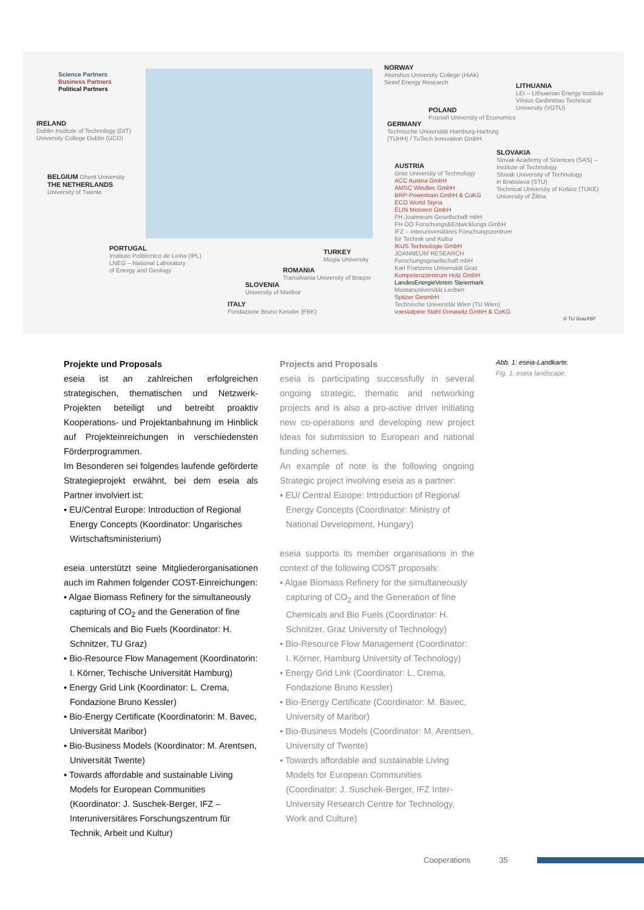Science Partners
Business Partners
Political Partners
NORWAY
Akershus University College (HiAk)
Sintef Energy Research
LITHUANIA
LEI – Lithuanian Energy Institute
Vilnius Gediminas Technical
University (VGTU)
POLAND
Poznań University of Economics
GERMANY
Technische Universität Hamburg-Harburg
(TUHH) / TuTech Innovation GmbH
IRELAND
Dublin Institute of Technology (DIT)
University College Dublin (UCD)
SLOVAKIA
Slovak Academy of Sciences (SAS) –
Institute of Technology
Slovak University of Technology
in Bratislava (STU)
Technical University of Košice (TUKE)
University of Žilina
AUSTRIA
Graz University of Technology
ACC Austria GmbH
AMSC Windtec GmbH
BRP-Powertrain GmbH & CoKG
ECO World Styria
ELIN Motoren GmbH
FH Joanneum Gesellschaft mbH
FH OÖ Forschungs&Entwicklungs GmbH
IFZ – Interuniversitäres Forschungszentrum
für Technik und Kultur
IKUS Technologie GmbH
JOANNEUM RESEARCH
Forschungsgesellschaft mbH
Karl Franzens Universität Graz
Kompetenzzentrum Holz GmbH
LandesEnergieVerein Steiermark
Montanuniversität Leoben
Spitzer GesmbH
Technische Universität Wien (TU Wien)
voestalpine Stahl Donawitz GmbH & CoKG
BELGIUM Ghent University
THE NETHERLANDS
University of Twente
PORTUGAL
Instituto Politécnico de Leiria (IPL)
LNEG – National Laboratory
of Energy and Geology
TURKEY
Mugla University
ROMANIA
Transilvania University of Brașov
SLOVENIA
University of Maribor
ITALY
Fondazione Bruno Kessler (FBK)
© TU Graz/ISP
Projekte und Proposals
eseia ist an zahlreichen erfolgreichen strategischen, thematischen und Netzwerk-Projekten beteiligt und betreibt proaktiv Kooperations- und Projektanbahnung im Hinblick auf Projekteinreichungen in verschiedensten Förderprogrammen.
Im Besonderen sei folgendes laufende geförderte Strategieprojekt erwähnt, bei dem eseia als Partner involviert ist:
▪ EU/Central Europe: Introduction of Regional Energy Concepts (Koordinator: Ungarisches Wirtschaftsministerium)
eseia unterstützt seine Mitgliederorganisationen auch im Rahmen folgender COST-Einreichungen:
▪ Algae Biomass Refinery for the simultaneously capturing of CO<sub>2</sub> and the Generation of fine Chemicals and Bio Fuels (Koordinator: H. Schnitzer, TU Graz)
▪ Bio-Resource Flow Management (Koordinatorin: I. Körner, Techische Universität Hamburg)
▪ Energy Grid Link (Koordinator: L. Crema, Fondazione Bruno Kessler)
▪ Bio-Energy Certificate (Koordinatorin: M. Bavec, Universität Maribor)
▪ Bio-Business Models (Koordinator: M. Arentsen, Universität Twente)
▪ Towards affordable and sustainable Living Models for European Communities (Koordinator: J. Suschek-Berger, IFZ – Interuniversitäres Forschungszentrum für Technik, Arbeit und Kultur)
Projects and Proposals
eseia is participating successfully in several ongoing strategic, thematic and networking projects and is also a pro-active driver initiating new co-operations and developing new project ideas for submission to European and national funding schemes.
An example of note is the following ongoing Strategic project involving eseia as a partner:
▪ EU/ Central Europe: Introduction of Regional Energy Concepts (Coordinator: Ministry of National Development, Hungary)
eseia supports its member organisations in the context of the following COST proposals:
▪ Algae Biomass Refinery for the simultaneously capturing of CO<sub>2</sub> and the Generation of fine Chemicals and Bio Fuels (Coordinator: H. Schnitzer, Graz University of Technology)
▪ Bio-Resource Flow Management (Coordinator: I. Körner, Hamburg University of Technology)
▪ Energy Grid Link (Coordinator: L. Crema, Fondazione Bruno Kessler)
▪ Bio-Energy Certificate (Coordinator: M. Bavec, University of Maribor)
▪ Bio-Business Models (Coordinator: M. Arentsen, University of Twente)
▪ Towards affordable and sustainable Living Models for European Communities (Coordinator: J. Suschek-Berger, IFZ Inter-University Research Centre for Technology, Work and Culture)
Abb. 1: eseia-Landkarte.
Fig. 1: eseia landscape.
Cooperations 35